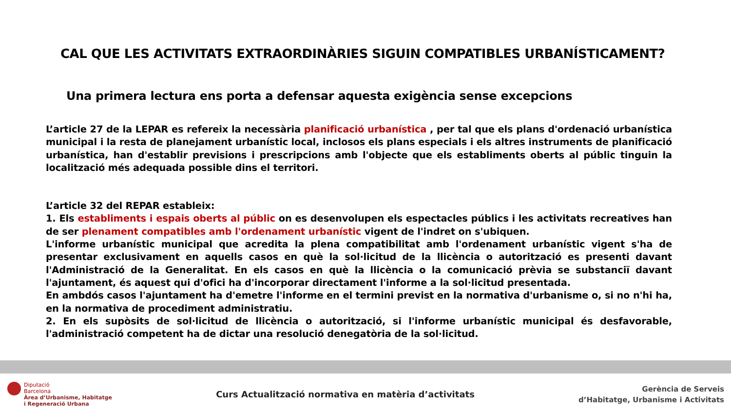CAL QUE LES ACTIVITATS EXTRAORDINÀRIES SIGUIN COMPATIBLES URBANÍSTICAMENT?
Una primera lectura ens porta a defensar aquesta exigència sense excepcions
L’article 27 de la LEPAR es refereix la necessària planificació urbanística , per tal que els plans d'ordenació urbanística municipal i la resta de planejament urbanístic local, inclosos els plans especials i els altres instruments de planificació urbanística, han d'establir previsions i prescripcions amb l'objecte que els establiments oberts al públic tinguin la localització més adequada possible dins el territori.
L’article 32 del REPAR estableix:
1. Els establiments i espais oberts al públic on es desenvolupen els espectacles públics i les activitats recreatives han de ser plenament compatibles amb l'ordenament urbanístic vigent de l'indret on s'ubiquen.
L'informe urbanístic municipal que acredita la plena compatibilitat amb l'ordenament urbanístic vigent s'ha de presentar exclusivament en aquells casos en què la sol·licitud de la llicència o autorització es presenti davant l'Administració de la Generalitat. En els casos en què la llicència o la comunicació prèvia se substanciï davant l'ajuntament, és aquest qui d'ofici ha d'incorporar directament l'informe a la sol·licitud presentada.
En ambdós casos l'ajuntament ha d'emetre l'informe en el termini previst en la normativa d'urbanisme o, si no n'hi ha, en la normativa de procediment administratiu.
2. En els supòsits de sol·licitud de llicència o autorització, si l'informe urbanístic municipal és desfavorable, l'administració competent ha de dictar una resolució denegatòria de la sol·licitud.
Diputació
Barcelona
Àrea d’Urbanisme, Habitatge
i Regeneració Urbana
Curs Actualització normativa en matèria d’activitats
Gerència de Serveis
d’Habitatge, Urbanisme i Activitats